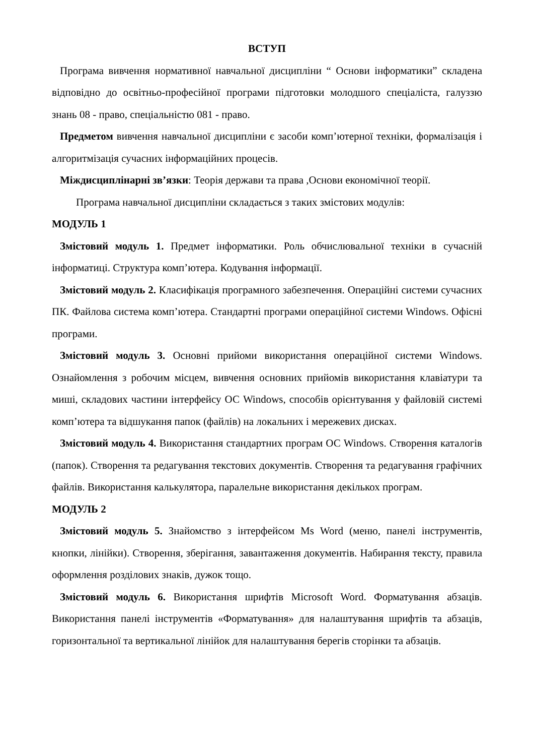ВСТУП
Програма вивчення нормативної навчальної дисципліни “ Основи інформатики” складена відповідно до освітньо-професійної програми підготовки молодшого спеціаліста, галуззю знань 08 - право, спеціальністю 081 - право.
Предметом вивчення навчальної дисципліни є засоби комп’ютерної техніки, формалізація і алгоритмізація сучасних інформаційних процесів.
Міждисциплінарні зв’язки: Теорія держави та права ,Основи економічної теорії.
Програма навчальної дисципліни складається з таких змістових модулів:
МОДУЛЬ 1
Змістовий модуль 1. Предмет інформатики. Роль обчислювальної техніки в сучасній інформатиці. Структура комп’ютера. Кодування інформації.
Змістовий модуль 2. Класифікація програмного забезпечення. Операційні системи сучасних ПК. Файлова система комп’ютера. Стандартні програми операційної системи Windows. Офісні програми.
Змістовий модуль 3. Основні прийоми використання операційної системи Windows. Ознайомлення з робочим місцем, вивчення основних прийомів використання клавіатури та миші, складових частини інтерфейсу ОС Windows, способів орієнтування у файловій системі комп’ютера та відшукання папок (файлів) на локальних і мережевих дисках.
Змістовий модуль 4. Використання стандартних програм ОС Windows. Створення каталогів (папок). Створення та редагування текстових документів. Створення та редагування графічних файлів. Використання калькулятора, паралельне використання декількох програм.
МОДУЛЬ 2
Змістовий модуль 5. Знайомство з інтерфейсом Ms Word (меню, панелі інструментів, кнопки, лінійки). Створення, зберігання, завантаження документів. Набирання тексту, правила оформлення розділових знаків, дужок тощо.
Змістовий модуль 6. Використання шрифтів Microsoft Word. Форматування абзаців. Використання панелі інструментів «Форматування» для налаштування шрифтів та абзаців, горизонтальної та вертикальної лінійок для налаштування берегів сторінки та абзаців.